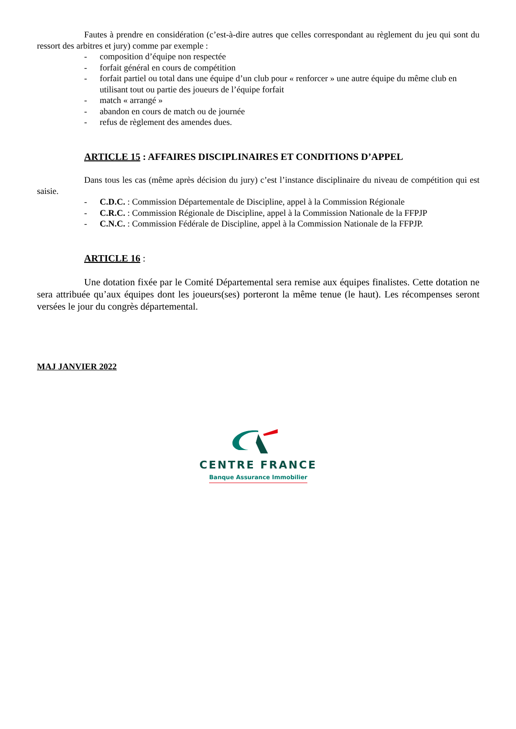Fautes à prendre en considération (c’est-à-dire autres que celles correspondant au règlement du jeu qui sont du ressort des arbitres et jury) comme par exemple :
- composition d’équipe non respectée
- forfait général en cours de compétition
- forfait partiel ou total dans une équipe d’un club pour « renforcer » une autre équipe du même club en utilisant tout ou partie des joueurs de l’équipe forfait
- match « arrangé »
- abandon en cours de match ou de journée
- refus de règlement des amendes dues.
ARTICLE 15 : AFFAIRES DISCIPLINAIRES ET CONDITIONS D’APPEL
Dans tous les cas (même après décision du jury) c’est l’instance disciplinaire du niveau de compétition qui est saisie.
- C.D.C. : Commission Départementale de Discipline, appel à la Commission Régionale
- C.R.C. : Commission Régionale de Discipline, appel à la Commission Nationale de la FFPJP
- C.N.C. : Commission Fédérale de Discipline, appel à la Commission Nationale de la FFPJP.
ARTICLE 16 :
Une dotation fixée par le Comité Départemental sera remise aux équipes finalistes. Cette dotation ne sera attribuée qu’aux équipes dont les joueurs(ses) porteront la même tenue (le haut). Les récompenses seront versées le jour du congrès départemental.
MAJ JANVIER 2022
CENTRE FRANCE
Banque Assurance Immobilier